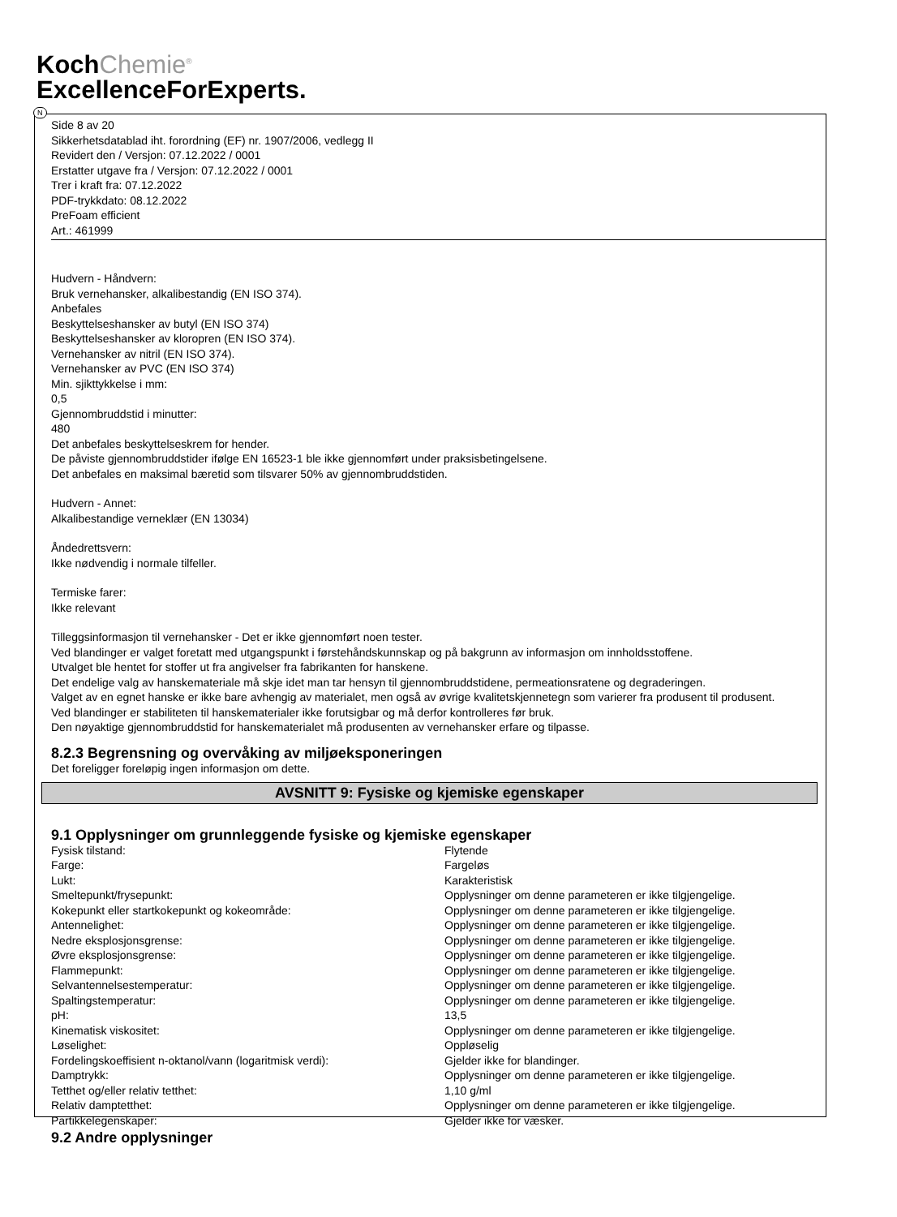KochChemie<sup>®</sup>
ExcellenceForExperts.
N
Side 8 av 20
Sikkerhetsdatablad iht. forordning (EF) nr. 1907/2006, vedlegg II
Revidert den / Versjon: 07.12.2022 / 0001
Erstatter utgave fra / Versjon: 07.12.2022 / 0001
Trer i kraft fra: 07.12.2022
PDF-trykkdato: 08.12.2022
PreFoam efficient
Art.: 461999
Hudvern - Håndvern:
Bruk vernehansker, alkalibestandig (EN ISO 374).
Anbefales
Beskyttelseshansker av butyl (EN ISO 374)
Beskyttelseshansker av kloropren (EN ISO 374).
Vernehansker av nitril (EN ISO 374).
Vernehansker av PVC (EN ISO 374)
Min. sjikttykkelse i mm:
0,5
Gjennombruddstid i minutter:
480
Det anbefales beskyttelseskrem for hender.
De påviste gjennombruddstider ifølge EN 16523-1 ble ikke gjennomført under praksisbetingelsene.
Det anbefales en maksimal bæretid som tilsvarer 50% av gjennombruddstiden.
Hudvern - Annet:
Alkalibestandige verneklær (EN 13034)
Åndedrettsvern:
Ikke nødvendig i normale tilfeller.
Termiske farer:
Ikke relevant
Tilleggsinformasjon til vernehansker - Det er ikke gjennomført noen tester.
Ved blandinger er valget foretatt med utgangspunkt i førstehåndskunnskap og på bakgrunn av informasjon om innholdsstoffene.
Utvalget ble hentet for stoffer ut fra angivelser fra fabrikanten for hanskene.
Det endelige valg av hanskemateriale må skje idet man tar hensyn til gjennombruddstidene, permeationsratene og degraderingen.
Valget av en egnet hanske er ikke bare avhengig av materialet, men også av øvrige kvalitetskjennetegn som varierer fra produsent til produsent.
Ved blandinger er stabiliteten til hanskematerialer ikke forutsigbar og må derfor kontrolleres før bruk.
Den nøyaktige gjennombruddstid for hanskematerialet må produsenten av vernehansker erfare og tilpasse.
8.2.3 Begrensning og overvåking av miljøeksponeringen
Det foreligger foreløpig ingen informasjon om dette.
AVSNITT 9: Fysiske og kjemiske egenskaper
9.1 Opplysninger om grunnleggende fysiske og kjemiske egenskaper
| Fysisk tilstand: | Flytende |
| Farge: | Fargeløs |
| Lukt: | Karakteristisk |
| Smeltepunkt/frysepunkt: | Opplysninger om denne parameteren er ikke tilgjengelige. |
| Kokepunkt eller startkokepunkt og kokeområde: | Opplysninger om denne parameteren er ikke tilgjengelige. |
| Antennelighet: | Opplysninger om denne parameteren er ikke tilgjengelige. |
| Nedre eksplosjonsgrense: | Opplysninger om denne parameteren er ikke tilgjengelige. |
| Øvre eksplosjonsgrense: | Opplysninger om denne parameteren er ikke tilgjengelige. |
| Flammepunkt: | Opplysninger om denne parameteren er ikke tilgjengelige. |
| Selvantennelsestemperatur: | Opplysninger om denne parameteren er ikke tilgjengelige. |
| Spaltingstemperatur: | Opplysninger om denne parameteren er ikke tilgjengelige. |
| pH: | 13,5 |
| Kinematisk viskositet: | Opplysninger om denne parameteren er ikke tilgjengelige. |
| Løselighet: | Oppløselig |
| Fordelingskoeffisient n-oktanol/vann (logaritmisk verdi): | Gjelder ikke for blandinger. |
| Damptrykk: | Opplysninger om denne parameteren er ikke tilgjengelige. |
| Tetthet og/eller relativ tetthet: | 1,10 g/ml |
| Relativ damptetthet: | Opplysninger om denne parameteren er ikke tilgjengelige. |
| Partikkelegenskaper: | Gjelder ikke for væsker. |
9.2 Andre opplysninger